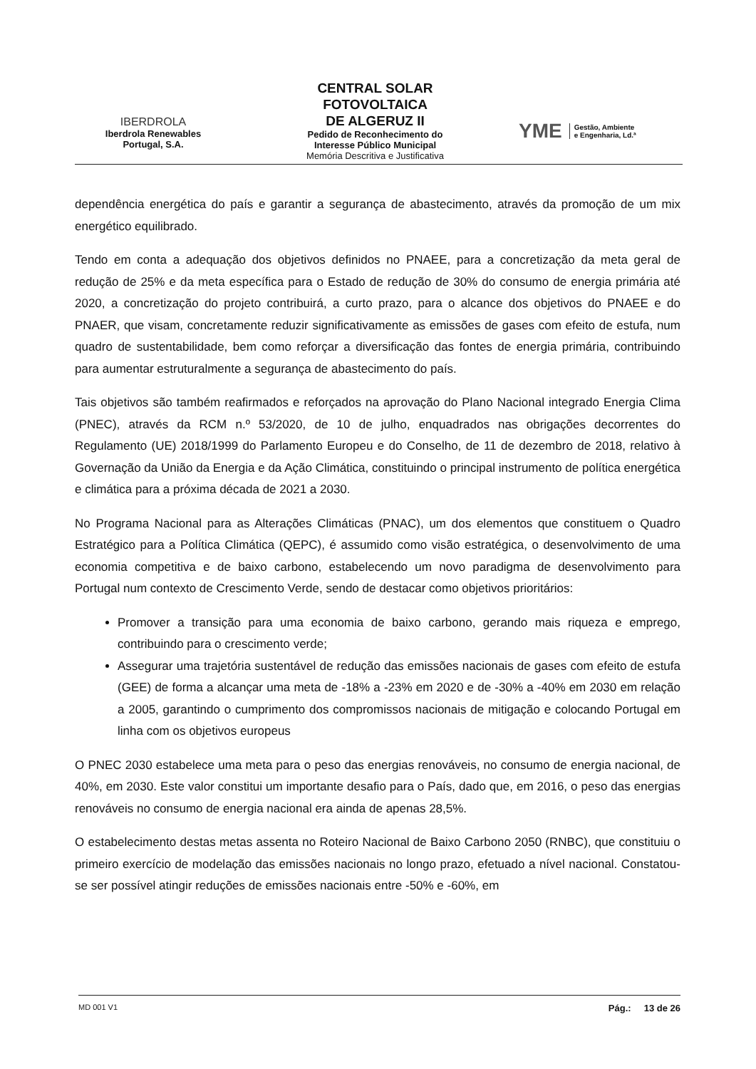IBERDROLA
Iberdrola Renewables
Portugal, S.A.
CENTRAL SOLAR
FOTOVOLTAICA
DE ALGERUZ II
Pedido de Reconhecimento do
Interesse Público Municipal
Memória Descritiva e Justificativa
YME Gestão, Ambiente
e Engenharia, Ld.ª
dependência energética do país e garantir a segurança de abastecimento, através da promoção de um mix energético equilibrado.
Tendo em conta a adequação dos objetivos definidos no PNAEE, para a concretização da meta geral de redução de 25% e da meta específica para o Estado de redução de 30% do consumo de energia primária até 2020, a concretização do projeto contribuirá, a curto prazo, para o alcance dos objetivos do PNAEE e do PNAER, que visam, concretamente reduzir significativamente as emissões de gases com efeito de estufa, num quadro de sustentabilidade, bem como reforçar a diversificação das fontes de energia primária, contribuindo para aumentar estruturalmente a segurança de abastecimento do país.
Tais objetivos são também reafirmados e reforçados na aprovação do Plano Nacional integrado Energia Clima (PNEC), através da RCM n.º 53/2020, de 10 de julho, enquadrados nas obrigações decorrentes do Regulamento (UE) 2018/1999 do Parlamento Europeu e do Conselho, de 11 de dezembro de 2018, relativo à Governação da União da Energia e da Ação Climática, constituindo o principal instrumento de política energética e climática para a próxima década de 2021 a 2030.
No Programa Nacional para as Alterações Climáticas (PNAC), um dos elementos que constituem o Quadro Estratégico para a Política Climática (QEPC), é assumido como visão estratégica, o desenvolvimento de uma economia competitiva e de baixo carbono, estabelecendo um novo paradigma de desenvolvimento para Portugal num contexto de Crescimento Verde, sendo de destacar como objetivos prioritários:
Promover a transição para uma economia de baixo carbono, gerando mais riqueza e emprego, contribuindo para o crescimento verde;
Assegurar uma trajetória sustentável de redução das emissões nacionais de gases com efeito de estufa (GEE) de forma a alcançar uma meta de -18% a -23% em 2020 e de -30% a -40% em 2030 em relação a 2005, garantindo o cumprimento dos compromissos nacionais de mitigação e colocando Portugal em linha com os objetivos europeus
O PNEC 2030 estabelece uma meta para o peso das energias renováveis, no consumo de energia nacional, de 40%, em 2030. Este valor constitui um importante desafio para o País, dado que, em 2016, o peso das energias renováveis no consumo de energia nacional era ainda de apenas 28,5%.
O estabelecimento destas metas assenta no Roteiro Nacional de Baixo Carbono 2050 (RNBC), que constituiu o primeiro exercício de modelação das emissões nacionais no longo prazo, efetuado a nível nacional. Constatou-se ser possível atingir reduções de emissões nacionais entre -50% e -60%, em
MD 001 V1 Pág.: 13 de 26